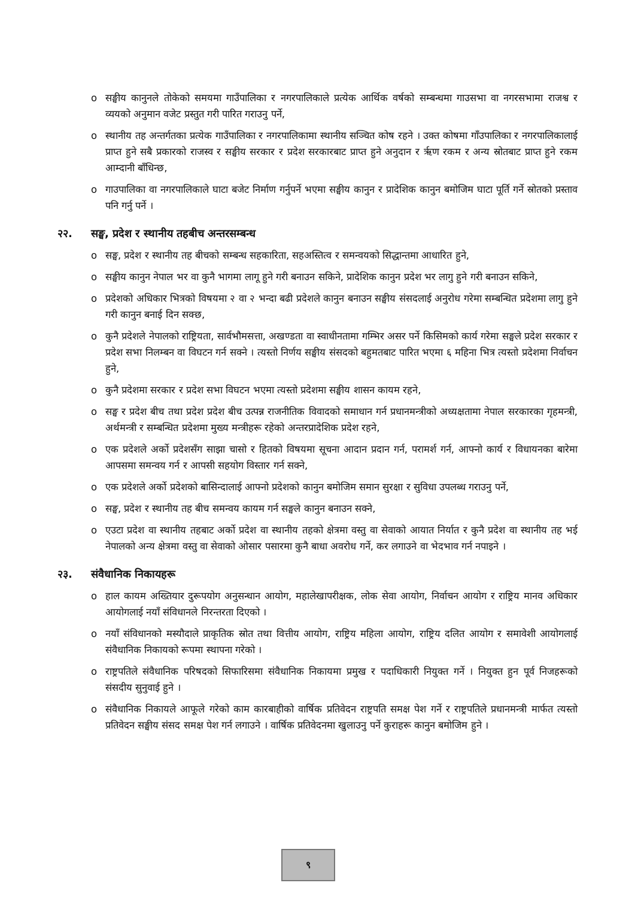o सङ्घीय कानुनले तोकेको समयमा गाउँपालिका र नगरपालिकाले प्रत्येक आर्थिक वर्षको सम्बन्धमा गाउसभा वा नगरसभामा राजश्व र व्ययको अनुमान वजेट प्रस्तुत गरी पारित गराउनु पर्ने,
o स्थानीय तह अन्तर्गतका प्रत्येक गाउँपालिका र नगरपालिकामा स्थानीय सञ्चित कोष रहने । उक्त कोषमा गाँउपालिका र नगरपालिकालाई प्राप्त हुने सबै प्रकारको राजस्व र सङ्घीय सरकार र प्रदेश सरकारबाट प्राप्त हुने अनुदान र ऋृण रकम र अन्य स्रोतबाट प्राप्त हुने रकम आम्दानी बाँधिन्छ,
o गाउपालिका वा नगरपालिकाले घाटा बजेट निर्माण गर्नुपर्ने भएमा सङ्घीय कानुन र प्रादेशिक कानुन बमोजिम घाटा पूर्ति गर्ने स्रोतको प्रस्ताव पनि गर्नु पर्ने ।
२२. सङ्घ, प्रदेश र स्थानीय तहबीच अन्तरसम्बन्ध
o सङ्घ, प्रदेश र स्थानीय तह बीचको सम्बन्ध सहकारिता, सहअस्तित्व र समन्वयको सिद्धान्तमा आधारित हुने,
o सङ्घीय कानुन नेपाल भर वा कुनै भागमा लागू हुने गरी बनाउन सकिने, प्रादेशिक कानुन प्रदेश भर लागु हुने गरी बनाउन सकिने,
o प्रदेशको अधिकार भित्रको विषयमा २ वा २ भन्दा बढी प्रदेशले कानुन बनाउन सङ्घीय संसदलाई अनुरोध गरेमा सम्बन्धित प्रदेशमा लागु हुने गरी कानुन बनाई दिन सक्छ,
o कुनै प्रदेशले नेपालको राष्ट्रियता, सार्वभौमसत्ता, अखण्डता वा स्वाधीनतामा गम्भिर असर पर्ने किसिमको कार्य गरेमा सङ्घले प्रदेश सरकार र प्रदेश सभा निलम्बन वा विघटन गर्न सक्ने । त्यस्तो निर्णय सङ्घीय संसदको बहुमतबाट पारित भएमा ६ महिना भित्र त्यस्तो प्रदेशमा निर्वाचन हुने,
o कुनै प्रदेशमा सरकार र प्रदेश सभा विघटन भएमा त्यस्तो प्रदेशमा सङ्घीय शासन कायम रहने,
o सङ्घ र प्रदेश बीच तथा प्रदेश प्रदेश बीच उत्पन्न राजनीतिक विवादको समाधान गर्न प्रधानमन्त्रीको अध्यक्षतामा नेपाल सरकारका गृहमन्त्री, अर्थमन्त्री र सम्बन्धित प्रदेशमा मुख्य मन्त्रीहरू रहेको अन्तरप्रादेशिक प्रदेश रहने,
o एक प्रदेशले अर्को प्रदेशसँग साझा चासो र हितको विषयमा सूचना आदान प्रदान गर्न, परामर्श गर्न, आफ्नो कार्य र विधायनका बारेमा आपसमा समन्वय गर्न र आपसी सहयोग विस्तार गर्न सक्ने,
o एक प्रदेशले अर्को प्रदेशको बासिन्दालाई आफ्नो प्रदेशको कानुन बमोजिम समान सुरक्षा र सुविधा उपलब्ध गराउनु पर्ने,
o सङ्घ, प्रदेश र स्थानीय तह बीच समन्वय कायम गर्न सङ्घले कानुन बनाउन सक्ने,
o एउटा प्रदेश वा स्थानीय तहबाट अर्को प्रदेश वा स्थानीय तहको क्षेत्रमा वस्तु वा सेवाको आयात निर्यात र कुनै प्रदेश वा स्थानीय तह भई नेपालको अन्य क्षेत्रमा वस्तु वा सेवाको ओसार पसारमा कुनै बाधा अवरोध गर्ने, कर लगाउने वा भेदभाव गर्न नपाइने ।
२३. संवैधानिक निकायहरू
o हाल कायम अख्तियार दुरूपयोग अनुसन्धान आयोग, महालेखापरीक्षक, लोक सेवा आयोग, निर्वाचन आयोग र राष्ट्रिय मानव अधिकार आयोगलाई नयाँ संविधानले निरन्तरता दिएको ।
o नयाँ संविधानको मस्यौदाले प्राकृतिक स्रोत तथा वित्तीय आयोग, राष्ट्रिय महिला आयोग, राष्ट्रिय दलित आयोग र समावेशी आयोगलाई संवैधानिक निकायको रूपमा स्थापना गरेको ।
o राष्ट्रपतिले संवैधानिक परिषदको सिफारिसमा संवैधानिक निकायमा प्रमुख र पदाधिकारी नियुक्त गर्ने । नियुक्त हुन पूर्व निजहरूको संसदीय सुनुवाई हुने ।
o संवैधानिक निकायले आफूले गरेको काम कारबाहीको वार्षिक प्रतिवेदन राष्ट्रपति समक्ष पेश गर्ने र राष्ट्रपतिले प्रधानमन्त्री मार्फत त्यस्तो प्रतिवेदन सङ्घीय संसद समक्ष पेश गर्न लगाउने । वार्षिक प्रतिवेदनमा खुलाउनु पर्ने कुराहरू कानुन बमोजिम हुने ।
९